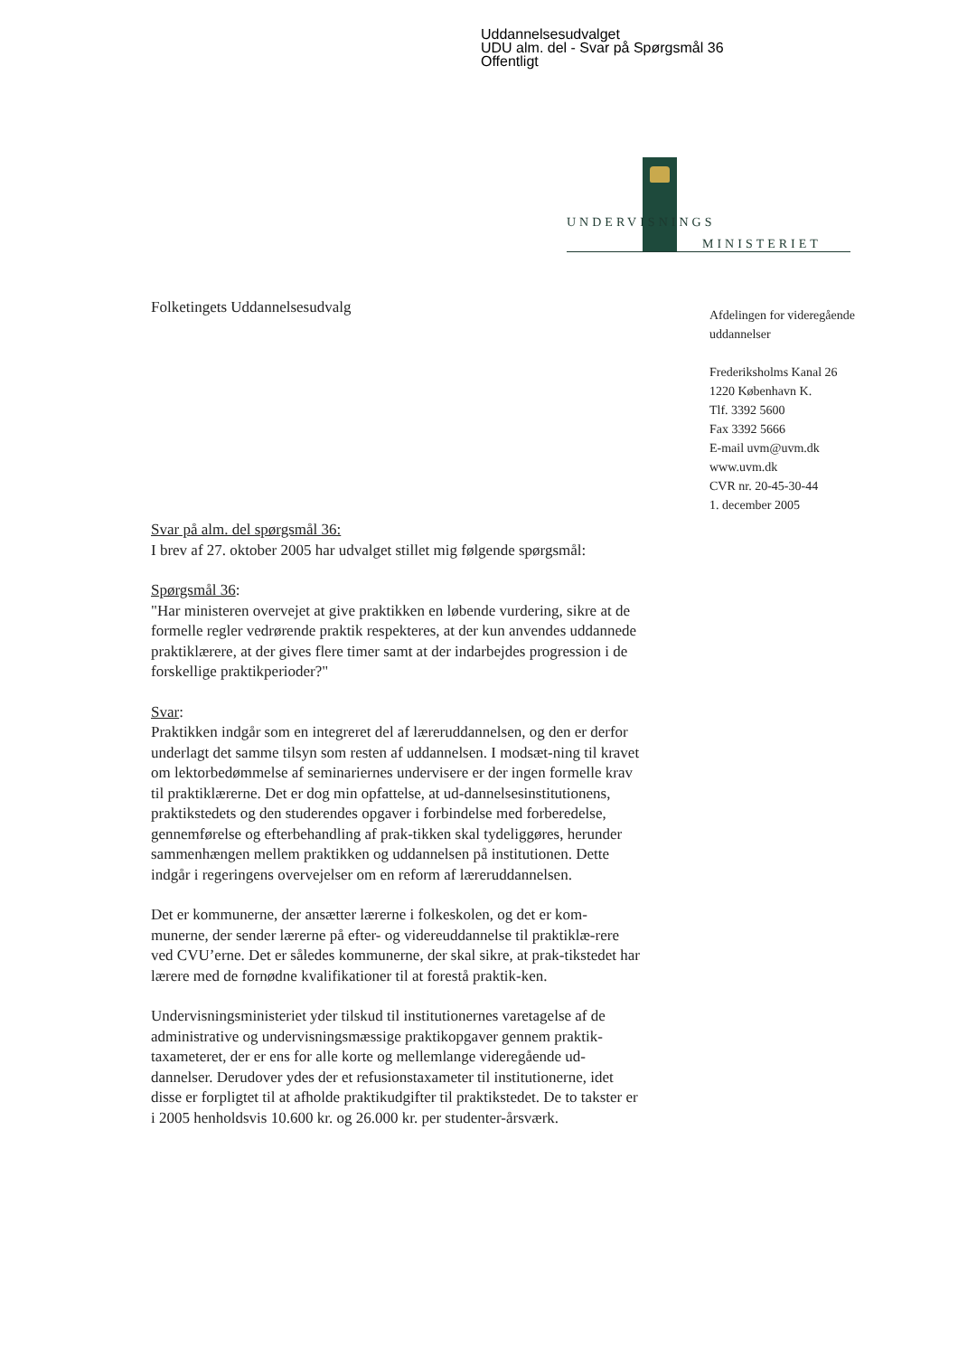Uddannelsesudvalget
UDU alm. del - Svar på Spørgsmål 36
Offentligt
UNDERVISNINGS
MINISTERIET
Folketingets Uddannelsesudvalg
Afdelingen for videregående
uddannelser
Frederiksholms Kanal 26
1220 København K.
Tlf. 3392 5600
Fax 3392 5666
E-mail uvm@uvm.dk
www.uvm.dk
CVR nr. 20-45-30-44
1. december 2005
Svar på alm. del spørgsmål 36:
I brev af 27. oktober 2005 har udvalget stillet mig følgende spørgsmål:
Spørgsmål 36:
"Har ministeren overvejet at give praktikken en løbende vurdering, sikre at de formelle regler vedrørende praktik respekteres, at der kun anvendes uddannede praktiklærere, at der gives flere timer samt at der indarbejdes progression i de forskellige praktikperioder?"
Svar:
Praktikken indgår som en integreret del af læreruddannelsen, og den er derfor underlagt det samme tilsyn som resten af uddannelsen. I modsæt-ning til kravet om lektorbedømmelse af seminariernes undervisere er der ingen formelle krav til praktiklærerne. Det er dog min opfattelse, at ud-dannelsesinstitutionens, praktikstedets og den studerendes opgaver i forbindelse med forberedelse, gennemførelse og efterbehandling af prak-tikken skal tydeliggøres, herunder sammenhængen mellem praktikken og uddannelsen på institutionen. Dette indgår i regeringens overvejelser om en reform af læreruddannelsen.
Det er kommunerne, der ansætter lærerne i folkeskolen, og det er kom-munerne, der sender lærerne på efter- og videreuddannelse til praktiklæ-rere ved CVU’erne. Det er således kommunerne, der skal sikre, at prak-tikstedet har lærere med de fornødne kvalifikationer til at forestå praktik-ken.
Undervisningsministeriet yder tilskud til institutionernes varetagelse af de administrative og undervisningsmæssige praktikopgaver gennem praktik-taxameteret, der er ens for alle korte og mellemlange videregående ud-dannelser. Derudover ydes der et refusionstaxameter til institutionerne, idet disse er forpligtet til at afholde praktikudgifter til praktikstedet. De to takster er i 2005 henholdsvis 10.600 kr. og 26.000 kr. per studenter-årsværk.